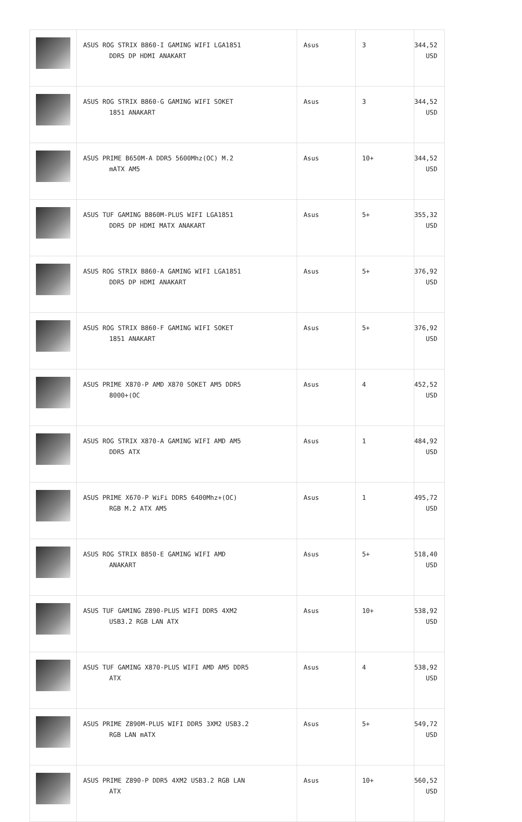| | ASUS ROG STRIX B860-I GAMING WIFI LGA1851 DDR5 DP HDMI ANAKART | Asus | 3 | 344,52 USD |
| | ASUS ROG STRIX B860-G GAMING WIFI SOKET 1851 ANAKART | Asus | 3 | 344,52 USD |
| | ASUS PRIME B650M-A DDR5 5600Mhz(OC) M.2 mATX AM5 | Asus | 10+ | 344,52 USD |
| | ASUS TUF GAMING B860M-PLUS WIFI LGA1851 DDR5 DP HDMI MATX ANAKART | Asus | 5+ | 355,32 USD |
| | ASUS ROG STRIX B860-A GAMING WIFI LGA1851 DDR5 DP HDMI ANAKART | Asus | 5+ | 376,92 USD |
| | ASUS ROG STRIX B860-F GAMING WIFI SOKET 1851 ANAKART | Asus | 5+ | 376,92 USD |
| | ASUS PRIME X870-P AMD X870 SOKET AM5 DDR5 8000+(OC | Asus | 4 | 452,52 USD |
| | ASUS ROG STRIX X870-A GAMING WIFI AMD AM5 DDR5 ATX | Asus | 1 | 484,92 USD |
| | ASUS PRIME X670-P WiFi DDR5 6400Mhz+(OC) RGB M.2 ATX AM5 | Asus | 1 | 495,72 USD |
| | ASUS ROG STRIX B850-E GAMING WIFI AMD ANAKART | Asus | 5+ | 518,40 USD |
| | ASUS TUF GAMING Z890-PLUS WIFI DDR5 4XM2 USB3.2 RGB LAN ATX | Asus | 10+ | 538,92 USD |
| | ASUS TUF GAMING X870-PLUS WIFI AMD AM5 DDR5 ATX | Asus | 4 | 538,92 USD |
| | ASUS PRIME Z890M-PLUS WIFI DDR5 3XM2 USB3.2 RGB LAN mATX | Asus | 5+ | 549,72 USD |
| | ASUS PRIME Z890-P DDR5 4XM2 USB3.2 RGB LAN ATX | Asus | 10+ | 560,52 USD |